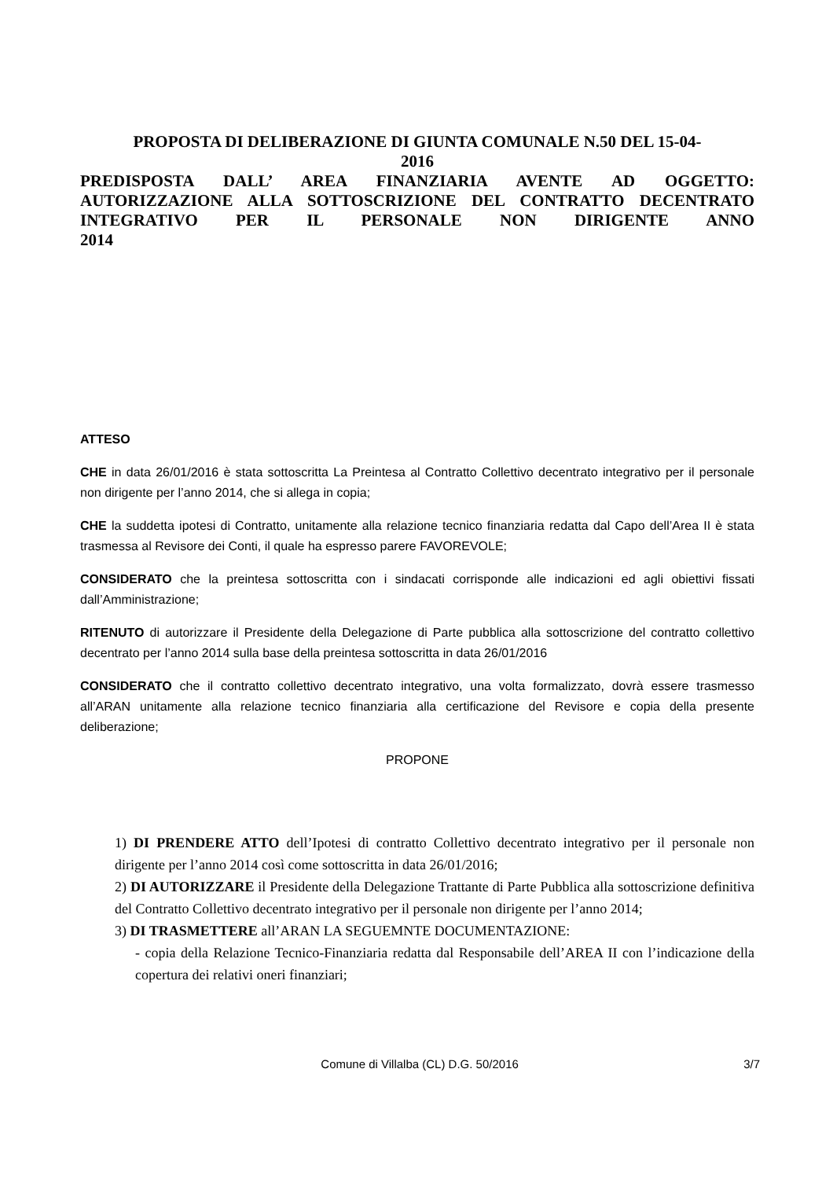PROPOSTA DI DELIBERAZIONE DI GIUNTA COMUNALE N.50 DEL 15-04-
2016
PREDISPOSTA DALL’ AREA FINANZIARIA AVENTE AD OGGETTO: AUTORIZZAZIONE ALLA SOTTOSCRIZIONE DEL CONTRATTO DECENTRATO INTEGRATIVO PER IL PERSONALE NON DIRIGENTE ANNO
2014
ATTESO
CHE in data 26/01/2016 è stata sottoscritta La Preintesa al Contratto Collettivo decentrato integrativo per il personale non dirigente per l’anno 2014, che si allega in copia;
CHE la suddetta ipotesi di Contratto, unitamente alla relazione tecnico finanziaria redatta dal Capo dell’Area II è stata trasmessa al Revisore dei Conti, il quale ha espresso parere FAVOREVOLE;
CONSIDERATO che la preintesa sottoscritta con i sindacati corrisponde alle indicazioni ed agli obiettivi fissati dall’Amministrazione;
RITENUTO di autorizzare il Presidente della Delegazione di Parte pubblica alla sottoscrizione del contratto collettivo decentrato per l’anno 2014 sulla base della preintesa sottoscritta in data 26/01/2016
CONSIDERATO che il contratto collettivo decentrato integrativo, una volta formalizzato, dovrà essere trasmesso all’ARAN unitamente alla relazione tecnico finanziaria alla certificazione del Revisore e copia della presente deliberazione;
PROPONE
1) DI PRENDERE ATTO dell’Ipotesi di contratto Collettivo decentrato integrativo per il personale non dirigente per l’anno 2014 così come sottoscritta in data 26/01/2016;
2) DI AUTORIZZARE il Presidente della Delegazione Trattante di Parte Pubblica alla sottoscrizione definitiva del Contratto Collettivo decentrato integrativo per il personale non dirigente per l’anno 2014;
3) DI TRASMETTERE all’ARAN LA SEGUEMNTE DOCUMENTAZIONE:
- copia della Relazione Tecnico-Finanziaria redatta dal Responsabile dell’AREA II con l’indicazione della copertura dei relativi oneri finanziari;
Comune di Villalba (CL) D.G. 50/2016 3/7